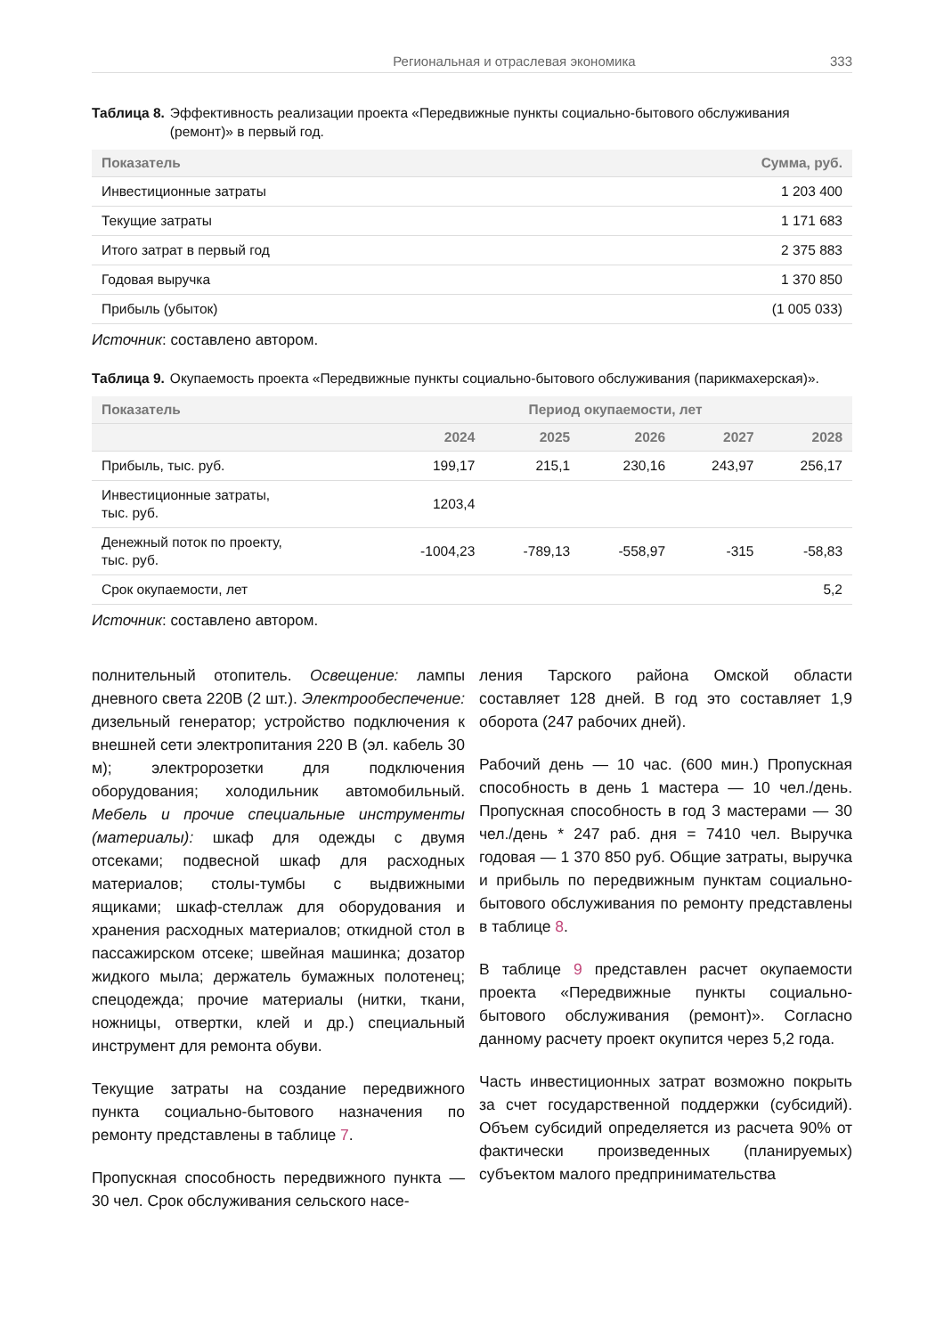Региональная и отраслевая экономика 333
Таблица 8. Эффективность реализации проекта «Передвижные пункты социально-бытового обслуживания (ремонт)» в первый год.
| Показатель | Сумма, руб. |
| --- | --- |
| Инвестиционные затраты | 1 203 400 |
| Текущие затраты | 1 171 683 |
| Итого затрат в первый год | 2 375 883 |
| Годовая выручка | 1 370 850 |
| Прибыль (убыток) | (1 005 033) |
Источник: составлено автором.
Таблица 9. Окупаемость проекта «Передвижные пункты социально-бытового обслуживания (парикмахерская)».
| Показатель | Период окупаемости, лет | | | | |
| --- | --- | --- | --- | --- | --- |
| | 2024 | 2025 | 2026 | 2027 | 2028 |
| Прибыль, тыс. руб. | 199,17 | 215,1 | 230,16 | 243,97 | 256,17 |
| Инвестиционные затраты, тыс. руб. | 1203,4 | | | | |
| Денежный поток по проекту, тыс. руб. | -1004,23 | -789,13 | -558,97 | -315 | -58,83 |
| Срок окупаемости, лет | | | | | 5,2 |
Источник: составлено автором.
полнительный отопитель. Освещение: лампы дневного света 220В (2 шт.). Электрообеспечение: дизельный генератор; устройство подключения к внешней сети электропитания 220 В (эл. кабель 30 м); электророзетки для подключения оборудования; холодильник автомобильный. Мебель и прочие специальные инструменты (материалы): шкаф для одежды с двумя отсеками; подвесной шкаф для расходных материалов; столы-тумбы с выдвижными ящиками; шкаф-стеллаж для оборудования и хранения расходных материалов; откидной стол в пассажирском отсеке; швейная машинка; дозатор жидкого мыла; держатель бумажных полотенец; спецодежда; прочие материалы (нитки, ткани, ножницы, отвертки, клей и др.) специальный инструмент для ремонта обуви.
Текущие затраты на создание передвижного пункта социально-бытового назначения по ремонту представлены в таблице 7.
Пропускная способность передвижного пункта — 30 чел. Срок обслуживания сельского насе-
ления Тарского района Омской области составляет 128 дней. В год это составляет 1,9 оборота (247 рабочих дней).
Рабочий день — 10 час. (600 мин.) Пропускная способность в день 1 мастера — 10 чел./день. Пропускная способность в год 3 мастерами — 30 чел./день * 247 раб. дня = 7410 чел. Выручка годовая — 1 370 850 руб. Общие затраты, выручка и прибыль по передвижным пунктам социально-бытового обслуживания по ремонту представлены в таблице 8.
В таблице 9 представлен расчет окупаемости проекта «Передвижные пункты социально-бытового обслуживания (ремонт)». Согласно данному расчету проект окупится через 5,2 года.
Часть инвестиционных затрат возможно покрыть за счет государственной поддержки (субсидий). Объем субсидий определяется из расчета 90% от фактически произведенных (планируемых) субъектом малого предпринимательства